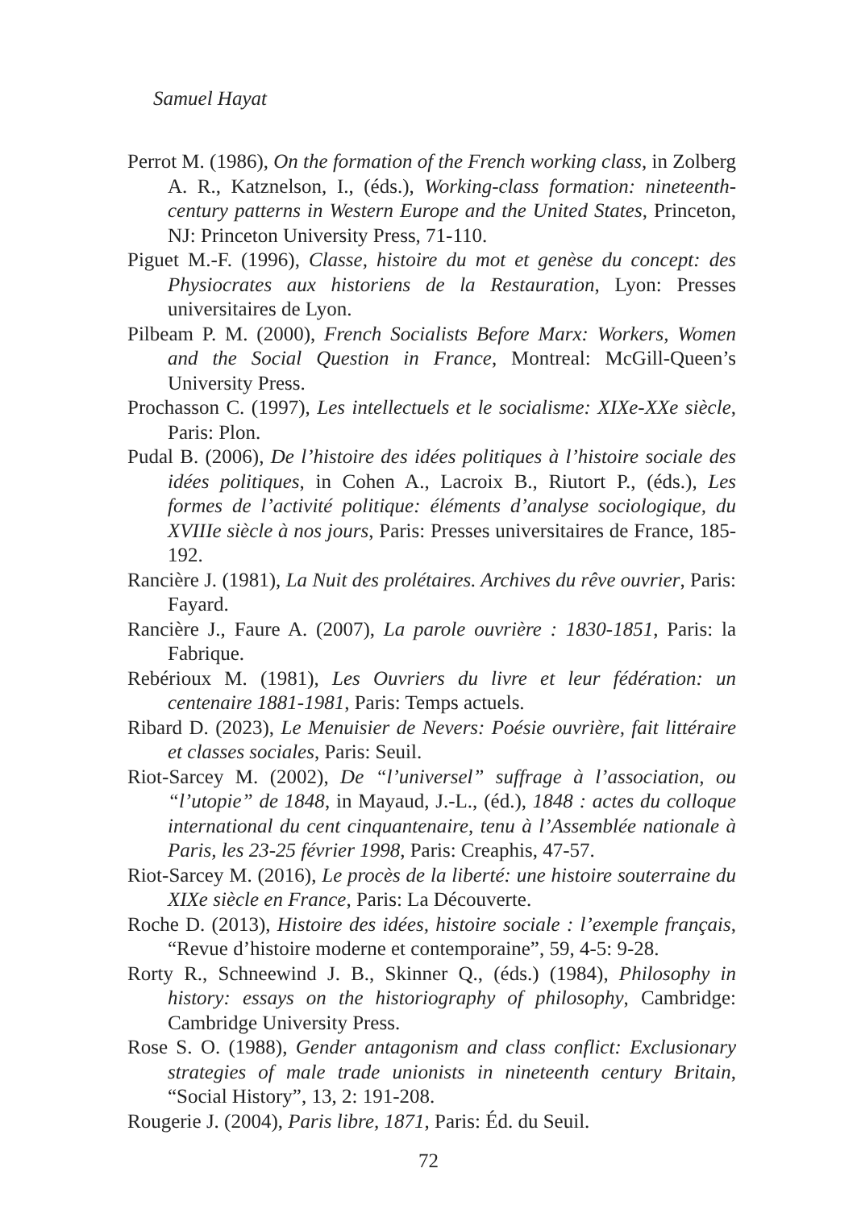Samuel Hayat
Perrot M. (1986), On the formation of the French working class, in Zolberg A. R., Katznelson, I., (éds.), Working-class formation: nineteenth-century patterns in Western Europe and the United States, Princeton, NJ: Princeton University Press, 71-110.
Piguet M.-F. (1996), Classe, histoire du mot et genèse du concept: des Physiocrates aux historiens de la Restauration, Lyon: Presses universitaires de Lyon.
Pilbeam P. M. (2000), French Socialists Before Marx: Workers, Women and the Social Question in France, Montreal: McGill-Queen’s University Press.
Prochasson C. (1997), Les intellectuels et le socialisme: XIXe-XXe siècle, Paris: Plon.
Pudal B. (2006), De l’histoire des idées politiques à l’histoire sociale des idées politiques, in Cohen A., Lacroix B., Riutort P., (éds.), Les formes de l’activité politique: éléments d’analyse sociologique, du XVIIIe siècle à nos jours, Paris: Presses universitaires de France, 185-192.
Rancière J. (1981), La Nuit des prolétaires. Archives du rêve ouvrier, Paris: Fayard.
Rancière J., Faure A. (2007), La parole ouvrière : 1830-1851, Paris: la Fabrique.
Rebérioux M. (1981), Les Ouvriers du livre et leur fédération: un centenaire 1881-1981, Paris: Temps actuels.
Ribard D. (2023), Le Menuisier de Nevers: Poésie ouvrière, fait littéraire et classes sociales, Paris: Seuil.
Riot-Sarcey M. (2002), De “l’universel” suffrage à l’association, ou “l’utopie” de 1848, in Mayaud, J.-L., (éd.), 1848 : actes du colloque international du cent cinquantenaire, tenu à l’Assemblée nationale à Paris, les 23-25 février 1998, Paris: Creaphis, 47-57.
Riot-Sarcey M. (2016), Le procès de la liberté: une histoire souterraine du XIXe siècle en France, Paris: La Découverte.
Roche D. (2013), Histoire des idées, histoire sociale : l’exemple français, “Revue d’histoire moderne et contemporaine”, 59, 4-5: 9-28.
Rorty R., Schneewind J. B., Skinner Q., (éds.) (1984), Philosophy in history: essays on the historiography of philosophy, Cambridge: Cambridge University Press.
Rose S. O. (1988), Gender antagonism and class conflict: Exclusionary strategies of male trade unionists in nineteenth century Britain, “Social History”, 13, 2: 191-208.
Rougerie J. (2004), Paris libre, 1871, Paris: Éd. du Seuil.
72